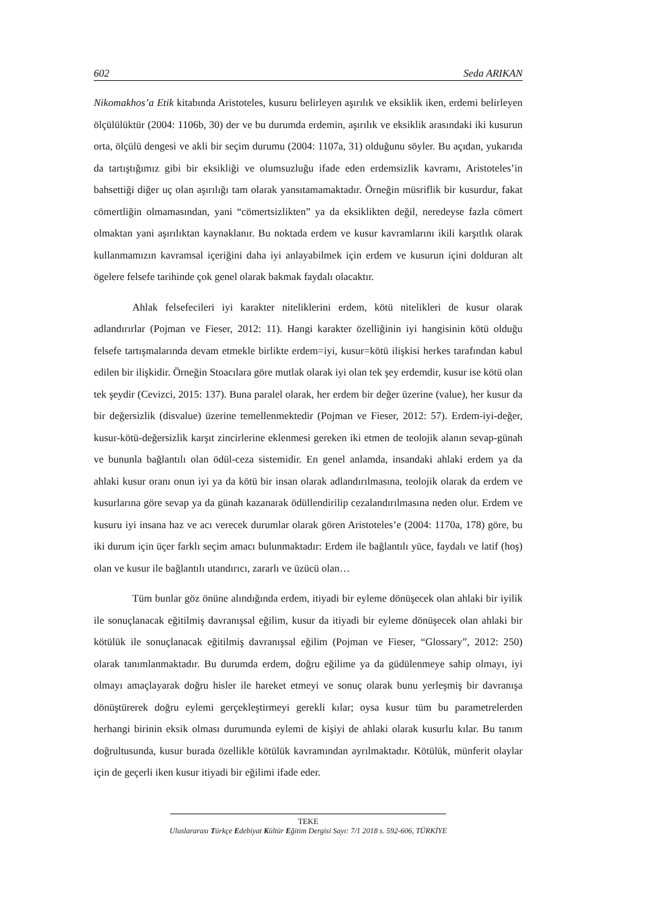602 Seda ARIKAN
Nikomakhos’a Etik kitabında Aristoteles, kusuru belirleyen aşırılık ve eksiklik iken, erdemi belirleyen ölçülülüktür (2004: 1106b, 30) der ve bu durumda erdemin, aşırılık ve eksiklik arasındaki iki kusurun orta, ölçülü dengesi ve akli bir seçim durumu (2004: 1107a, 31) olduğunu söyler. Bu açıdan, yukarıda da tartıştığımız gibi bir eksikliği ve olumsuzluğu ifade eden erdemsizlik kavramı, Aristoteles’in bahsettiği diğer uç olan aşırılığı tam olarak yansıtamamaktadır. Örneğin müsriflik bir kusurdur, fakat cömertliğin olmamasından, yani “cömertsizlikten” ya da eksiklikten değil, neredeyse fazla cömert olmaktan yani aşırılıktan kaynaklanır. Bu noktada erdem ve kusur kavramlarını ikili karşıtlık olarak kullanmamızın kavramsal içeriğini daha iyi anlayabilmek için erdem ve kusurun içini dolduran alt ögelere felsefe tarihinde çok genel olarak bakmak faydalı olacaktır.
Ahlak felsefecileri iyi karakter niteliklerini erdem, kötü nitelikleri de kusur olarak adlandırırlar (Pojman ve Fieser, 2012: 11). Hangi karakter özelliğinin iyi hangisinin kötü olduğu felsefe tartışmalarında devam etmekle birlikte erdem=iyi, kusur=kötü ilişkisi herkes tarafından kabul edilen bir ilişkidir. Örneğin Stoacılara göre mutlak olarak iyi olan tek şey erdemdir, kusur ise kötü olan tek şeydir (Cevizci, 2015: 137). Buna paralel olarak, her erdem bir değer üzerine (value), her kusur da bir değersizlik (disvalue) üzerine temellenmektedir (Pojman ve Fieser, 2012: 57). Erdem-iyi-değer, kusur-kötü-değersizlik karşıt zincirlerine eklenmesi gereken iki etmen de teolojik alanın sevap-günah ve bununla bağlantılı olan ödül-ceza sistemidir. En genel anlamda, insandaki ahlaki erdem ya da ahlaki kusur oranı onun iyi ya da kötü bir insan olarak adlandırılmasına, teolojik olarak da erdem ve kusurlarına göre sevap ya da günah kazanarak ödüllendirilip cezalandırılmasına neden olur. Erdem ve kusuru iyi insana haz ve acı verecek durumlar olarak gören Aristoteles’e (2004: 1170a, 178) göre, bu iki durum için üçer farklı seçim amacı bulunmaktadır: Erdem ile bağlantılı yüce, faydalı ve latif (hoş) olan ve kusur ile bağlantılı utandırıcı, zararlı ve üzücü olan…
Tüm bunlar göz önüne alındığında erdem, itiyadi bir eyleme dönüşecek olan ahlaki bir iyilik ile sonuçlanacak eğitilmiş davranışsal eğilim, kusur da itiyadi bir eyleme dönüşecek olan ahlaki bir kötülük ile sonuçlanacak eğitilmiş davranışsal eğilim (Pojman ve Fieser, “Glossary”, 2012: 250) olarak tanımlanmaktadır. Bu durumda erdem, doğru eğilime ya da güdülenmeye sahip olmayı, iyi olmayı amaçlayarak doğru hisler ile hareket etmeyi ve sonuç olarak bunu yerleşmiş bir davranışa dönüştürerek doğru eylemi gerçekleştirmeyi gerekli kılar; oysa kusur tüm bu parametrelerden herhangi birinin eksik olması durumunda eylemi de kişiyi de ahlaki olarak kusurlu kılar. Bu tanım doğrultusunda, kusur burada özellikle kötülük kavramından ayrılmaktadır. Kötülük, münferit olaylar için de geçerli iken kusur itiyadi bir eğilimi ifade eder.
TEKE
Uluslararası Türkçe Edebiyat Kültür Eğitim Dergisi Sayı: 7/1 2018 s. 592-606, TÜRKİYE